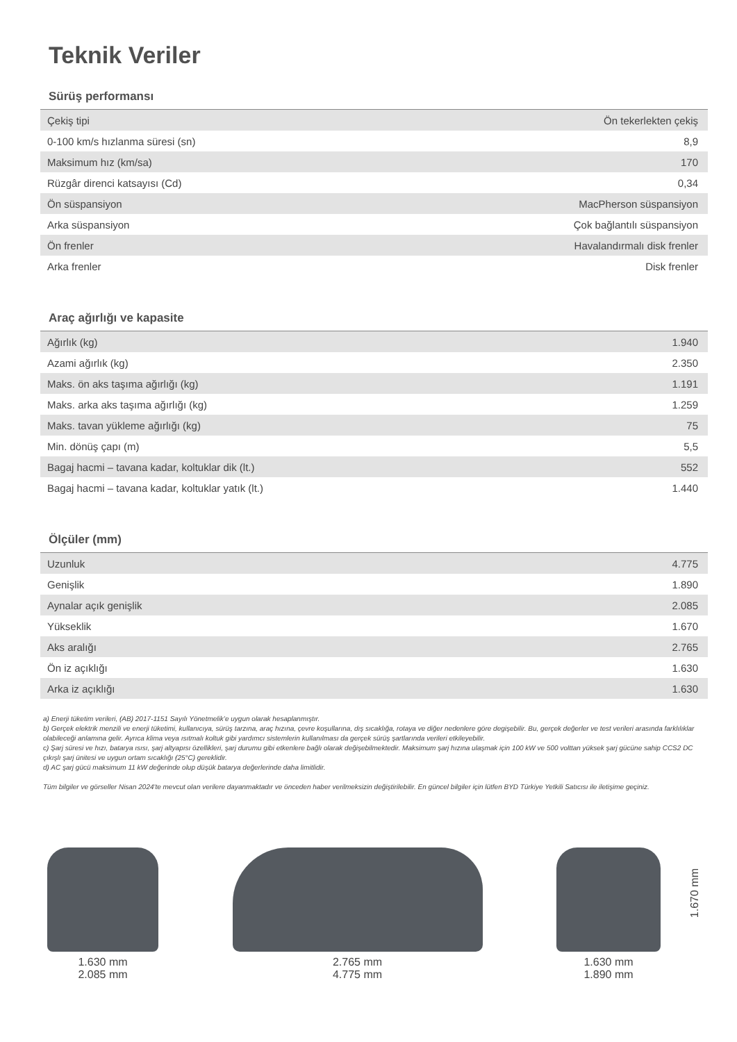Teknik Veriler
Sürüş performansı
| Çekiş tipi | Ön tekerlekten çekiş |
| 0-100 km/s hızlanma süresi (sn) | 8,9 |
| Maksimum hız (km/sa) | 170 |
| Rüzgâr direnci katsayısı (Cd) | 0,34 |
| Ön süspansiyon | MacPherson süspansiyon |
| Arka süspansiyon | Çok bağlantılı süspansiyon |
| Ön frenler | Havalandırmalı disk frenler |
| Arka frenler | Disk frenler |
Araç ağırlığı ve kapasite
| Ağırlık (kg) | 1.940 |
| Azami ağırlık (kg) | 2.350 |
| Maks. ön aks taşıma ağırlığı (kg) | 1.191 |
| Maks. arka aks taşıma ağırlığı (kg) | 1.259 |
| Maks. tavan yükleme ağırlığı (kg) | 75 |
| Min. dönüş çapı (m) | 5,5 |
| Bagaj hacmi – tavana kadar, koltuklar dik (lt.) | 552 |
| Bagaj hacmi – tavana kadar, koltuklar yatık (lt.) | 1.440 |
Ölçüler (mm)
| Uzunluk | 4.775 |
| Genişlik | 1.890 |
| Aynalar açık genişlik | 2.085 |
| Yükseklik | 1.670 |
| Aks aralığı | 2.765 |
| Ön iz açıklığı | 1.630 |
| Arka iz açıklığı | 1.630 |
a) Enerji tüketim verileri, (AB) 2017-1151 Sayılı Yönetmelik’e uygun olarak hesaplanmıştır.
b) Gerçek elektrik menzili ve enerji tüketimi, kullanıcıya, sürüş tarzına, araç hızına, çevre koşullarına, dış sıcaklığa, rotaya ve diğer nedenlere göre degişebilir. Bu, gerçek değerler ve test verileri arasında farklılıklar olabileceği anlamına gelir. Ayrıca klima veya ısıtmalı koltuk gibi yardımcı sistemlerin kullanılması da gerçek sürüş şartlarında verileri etkileyebilir.
c) Şarj süresi ve hızı, batarya ısısı, şarj altyapısı özellikleri, şarj durumu gibi etkenlere bağlı olarak değişebilmektedir. Maksimum şarj hızına ulaşmak için 100 kW ve 500 volttan yüksek şarj gücüne sahip CCS2 DC çıkışlı şarj ünitesi ve uygun ortam sıcaklığı (25°C) gereklidir.
d) AC şarj gücü maksimum 11 kW değerinde olup düşük batarya değerlerinde daha limitlidir.
Tüm bilgiler ve görseller Nisan 2024'te mevcut olan verilere dayanmaktadır ve önceden haber verilmeksizin değiştirilebilir. En güncel bilgiler için lütfen BYD Türkiye Yetkili Satıcısı ile iletişime geçiniz.
1.630 mm
2.085 mm
2.765 mm
4.775 mm
1.630 mm
1.890 mm
1.670 mm